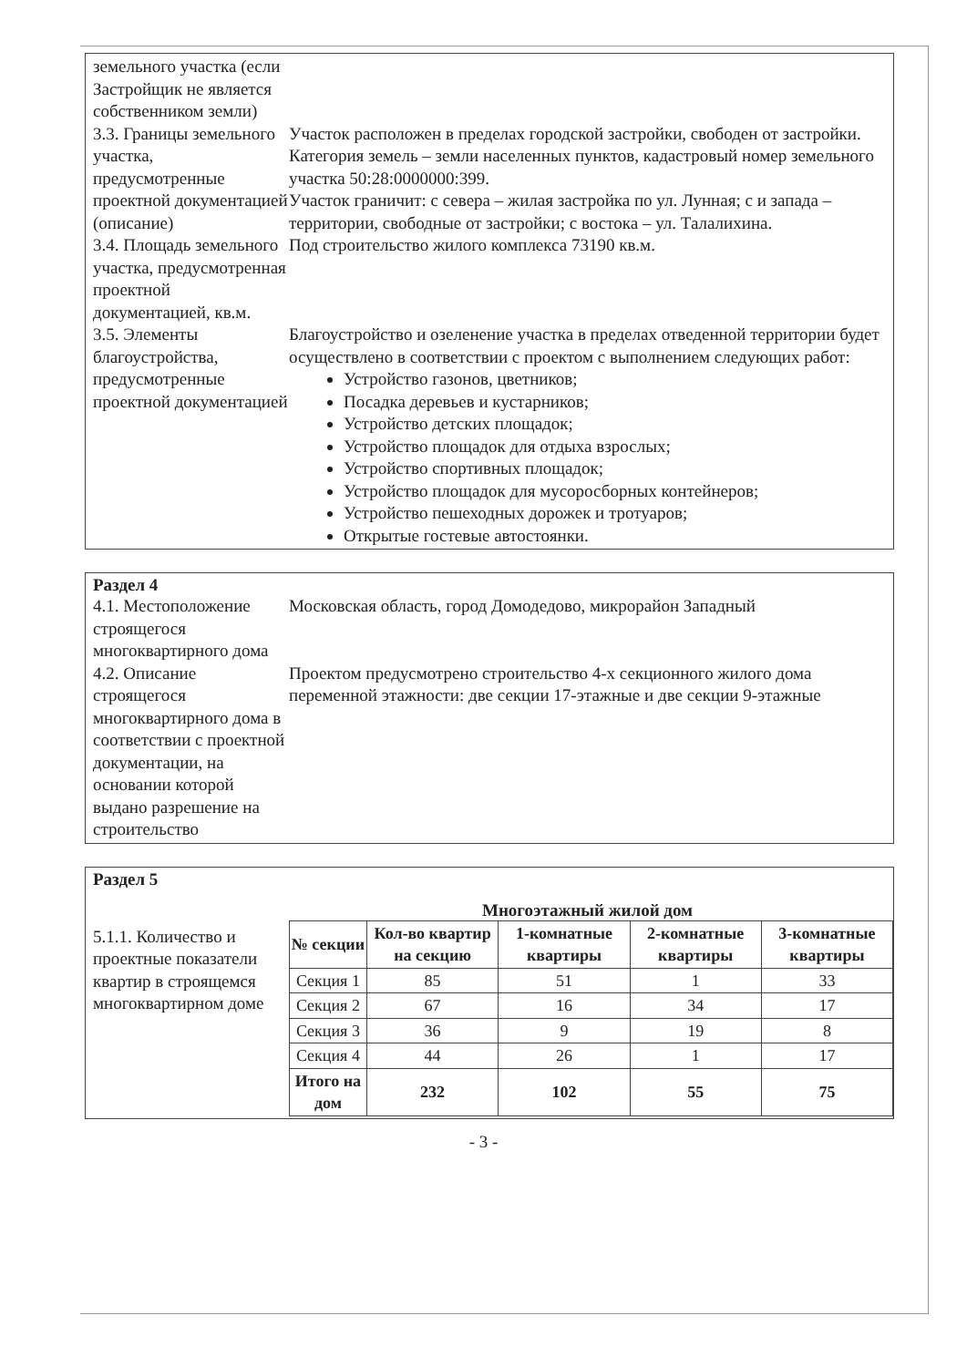земельного участка (если Застройщик не является собственником земли)
3.3. Границы земельного участка, предусмотренные проектной документацией (описание)
Участок расположен в пределах городской застройки, свободен от застройки. Категория земель – земли населенных пунктов, кадастровый номер земельного участка 50:28:0000000:399.
Участок граничит: с севера – жилая застройка по ул. Лунная; с и запада – территории, свободные от застройки; с востока – ул. Талалихина.
3.4. Площадь земельного участка, предусмотренная проектной документацией, кв.м.
Под строительство жилого комплекса 73190 кв.м.
3.5. Элементы благоустройства, предусмотренные проектной документацией
Благоустройство и озеленение участка в пределах отведенной территории будет осуществлено в соответствии с проектом с выполнением следующих работ:
Устройство газонов, цветников;
Посадка деревьев и кустарников;
Устройство детских площадок;
Устройство площадок для отдыха взрослых;
Устройство спортивных площадок;
Устройство площадок для мусоросборных контейнеров;
Устройство пешеходных дорожек и тротуаров;
Открытые гостевые автостоянки.
Раздел 4
4.1. Местоположение строящегося многоквартирного дома
Московская область, город Домодедово, микрорайон Западный
4.2. Описание строящегося многоквартирного дома в соответствии с проектной документации, на основании которой выдано разрешение на строительство
Проектом предусмотрено строительство 4-х секционного жилого дома переменной этажности: две секции 17-этажные и две секции 9-этажные
Раздел 5
Многоэтажный жилой дом
5.1.1. Количество и проектные показатели квартир в строящемся многоквартирном доме
| № секции | Кол-во квартир на секцию | 1-комнатные квартиры | 2-комнатные квартиры | 3-комнатные квартиры |
| --- | --- | --- | --- | --- |
| Секция 1 | 85 | 51 | 1 | 33 |
| Секция 2 | 67 | 16 | 34 | 17 |
| Секция 3 | 36 | 9 | 19 | 8 |
| Секция 4 | 44 | 26 | 1 | 17 |
| Итого на дом | 232 | 102 | 55 | 75 |
- 3 -